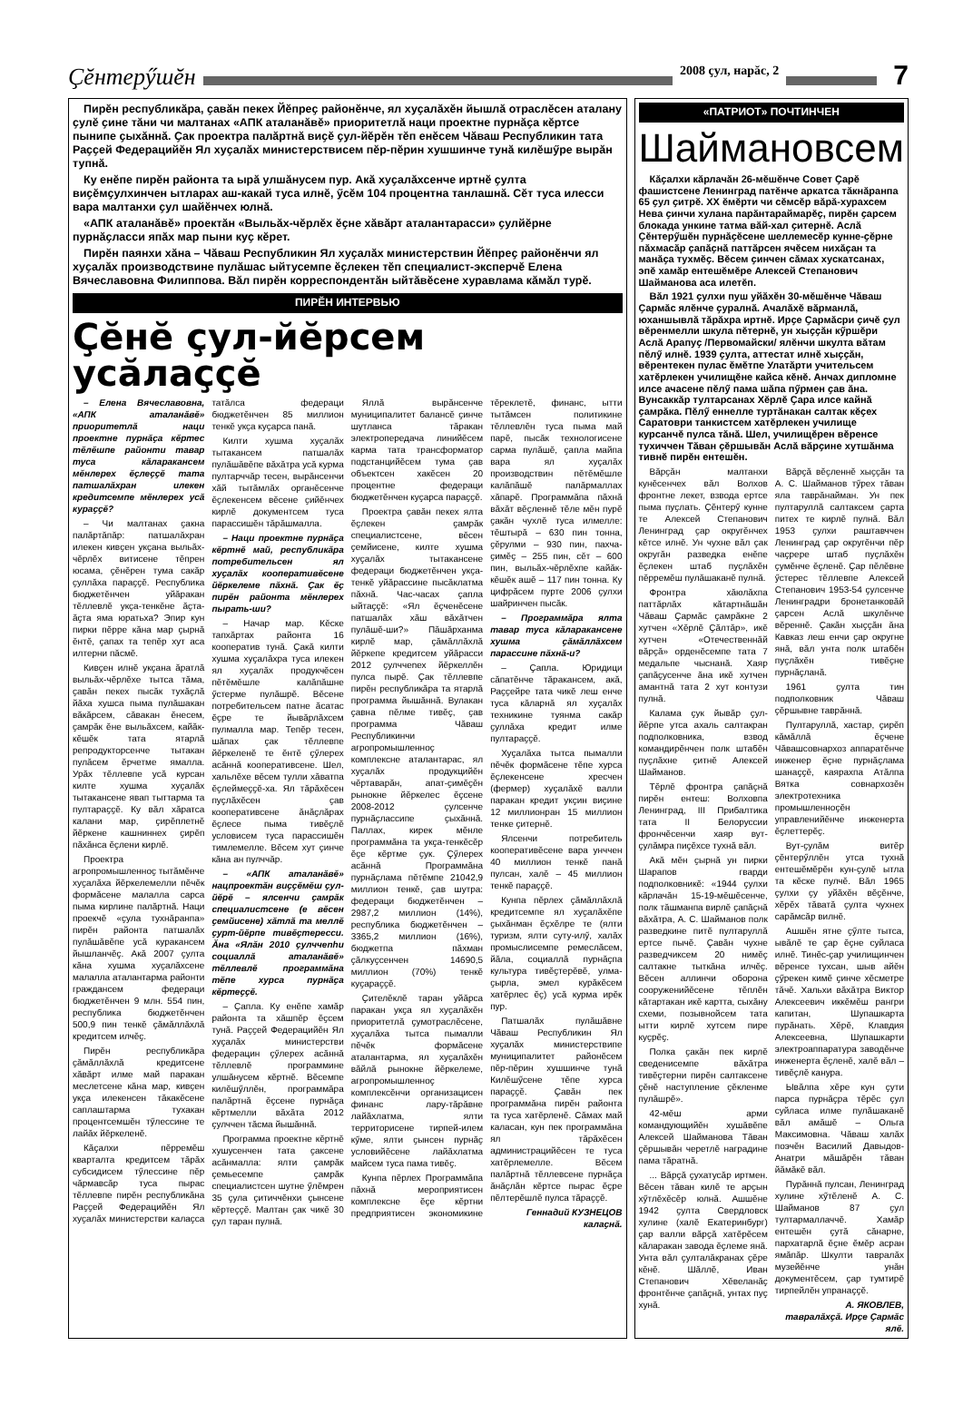Ҫĕнтерӳшĕн
2008 ҫул, нарăс, 2
7
Пирĕн республикăра, ҫавăн пекех Йĕпреҫ районĕнче, ял хуҫалăхĕн йышлă отраслĕсен аталану ҫулĕ ҫине тăни чи малтанах «АПК аталанăвĕ» приоритетлă наци проектне пурнăҫа кĕртсе пынипе ҫыхăннă. Ҫак проектра палăртнă виҫĕ ҫул-йĕрĕн тĕп енĕсем Чăваш Республикин тата Раҫҫей Федерацийĕн Ял хуҫалăх министерствисем пĕр-пĕрин хушшинче тунă килĕшӳре вырăн тупнă.
Ку енĕпе пирĕн районта та ырă улшăнусем пур. Акă хуҫалăхсенче иртнĕ ҫулта виҫĕмҫулхинчен ытларах аш-какай туса илнĕ, ӳсĕм 104 процентна танлашнă. Сĕт туса илесси вара малтанхи ҫул шайĕнчех юлнă.
«АПК аталанăвĕ» проектăн «Выльăх-чĕрлĕх ĕҫне хăвăрт аталантарасси» ҫулйĕрне пурнăҫласси япăх мар пыни куҫ кĕрет.
Пирĕн паянхи хăна – Чăваш Республикин Ял хуҫалăх министерствин Йĕпреҫ районĕнчи ял хуҫалăх производствине пулăшас ыйтусемпе ĕҫлекен тĕп специалист-эксперчĕ Елена Вячеславовна Филиппова. Вăл пирĕн корреспондентăн ыйтăвĕсене хуравлама кăмăл турĕ.
ПИРĔН ИНТЕРВЬЮ
Ҫĕнĕ ҫул-йĕрсем усăлаҫҫĕ
– Елена Вячеславовна, «АПК аталанăвĕ» приоритетлă наци проектне пурнăҫа кĕртес тĕлĕшпе районти тавар туса кăларакансем мĕнлерех ĕҫлеҫҫĕ тата патшалăхран илекен кредитсемпе мĕнлерех усă кураҫҫĕ?
– Чи малтанах ҫакна палăртăпăр: патшалăхран илекен кивҫен укҫана выльăх-чĕрлĕх витисене тĕпрен юсама, ҫĕнĕрен тума сакăр ҫуллăха параҫҫĕ. Республика бюджетĕнчен уйăракан тĕллевлĕ укҫа-тенкĕне ăҫта-ăҫта яма юратьха? Эпир кун пирки пĕрре кăна мар ҫырнă ĕнтĕ, ҫапах та тепĕр хут аса илтерни пăсмĕ.
Кивҫен илнĕ укҫана ăратлă выльăх-чĕрлĕхе тытса тăма, ҫавăн пекех пысăк тухăҫлă йăха хушса пыма пулăшакан вăкăрсем, сăвакан ĕнесем, ҫамрăк ĕне выльăхсем, кайăк-кĕшĕк тата ятарлă репродукторсенче тытакан пулăсем ĕрчетме ямалла. Урăх тĕллевпе усă курсан килте хушма хуҫалăх тытакансене явап тыттарма та пултараҫҫĕ. Ку вăл хăратса калани мар, ҫирĕплетнĕ йĕркене кашниннех ҫирĕп пăхăнса ĕҫлени кирлĕ.
Проектра агропромышленноҫ тытăмĕнче хуҫалăха йĕркелемелли пĕчĕк формăсене малалла сарса пыма кирлине палăртнă. Наци проекчĕ «ҫула тухнăранпа» пирĕн районта патшалăх пулăшăвĕпе усă куракансем йышланчĕҫ. Акă 2007 ҫулта кăна хушма хуҫалăхсене малалла аталантарма районти граждансем федераци бюджетĕнчен 9 млн. 554 пин, республика бюджетĕнчен 500,9 пин тенкĕ ҫăмăллăхлă кредитсем илчĕҫ.
Пирĕн республикăра ҫăмăллăхлă кредитсене хăвăрт илме май паракан меслетсене кăна мар, кивҫен укҫа илекенсен тăкакĕсене саплаштарма тухакан процентсемшĕн тӳлессине те лайăх йĕркеленĕ.
Кăҫалхи пĕрремĕш кварталта кредитсем тăрăх субсидисем тӳлессине пĕр чăрмавсăр туса пырас тĕллевпе пирĕн республикăна Раҫҫей Федерацийĕн Ял хуҫалăх министерстви калаҫса татăлса федераци бюджетĕнчен 85 миллион тенкĕ укҫа куҫарса панă.
Килти хушма хуҫалăх тытакансем патшалăх пулăшăвĕпе вăхăтра усă курма пултарччăр тесен, вырăнсенчи хăй тытăмлăх органĕсенче ĕҫлекенсем вĕсене ҫийĕнчех кирлĕ документсем туса парассишĕн тăрăшмалла.
– Наци проектне пурнăҫа кĕртнĕ май, республикăра потребительсен ял хуҫалăх кооперативĕсене йĕркелеме пăхнă. Ҫак ĕҫ пирĕн районта мĕнлерех пырать-ши?
– Начар мар. Кĕске тапхăртах районта 16 кооператив тунă. Ҫакă килти хушма хуҫалăхра туса илекен ял хуҫалăх продукчĕсен пĕтĕмĕшле калăпăшне ӳстерме пулăшрĕ. Вĕсене потребительсем патне ăсатас ĕҫре те йывăрлăхсем пулмалла мар. Тепĕр тесен, шăпах ҫак тĕллевпе йĕркеленĕ те ĕнтĕ ҫӳлерех асăннă кооперативсене. Шел, хальлĕхе вĕсем тулли хăватпа ĕҫлеймеҫҫĕ-ха. Ял тăрăхĕсен пуҫлăхĕсен ҫав кооперативсене ăнăҫлăрах ĕҫлесе пыма тивĕҫлĕ условисем туса парассишĕн тимлемелле. Вĕсем хут ҫинче кăна ан пулччăр.
– «АПК аталанăвĕ» нацпроектăн виҫҫĕмĕш ҫул-йĕрĕ – ялсенчи ҫамрăк специалистсене (е вĕсен ҫемйисене) хăтлă та меллĕ ҫурт-йĕрпе тивĕҫтересси. Ăна «Ялăн 2010 ҫулччenhи социаллă аталанăвĕ» тĕллевлĕ программăна тĕпе хурса пурнăҫа кĕртеҫҫĕ.
– Ҫапла. Ку енĕпе хамăр районта та хăшпĕр ĕҫсем тунă. Раҫҫей Федерацийĕн Ял хуҫалăх министерстви федерацин ҫӳлерех асăннă тĕллевлĕ программине улшăнусем кĕртнĕ. Вĕсемпе килĕшӳллĕн, программăра палăртнă ĕҫсене пурнăҫа кĕртмелли вăхăта 2012 ҫулччен тăсма йышăннă.
Программа проектне кĕртнĕ хушусенчен тата ҫаксене асăнмалла: ялти ҫамрăк ҫемьесемпе ҫамрăк специалистсен шутне ӳлĕмрен 35 ҫула ҫитиччĕнхи ҫынсене кĕртеҫҫĕ. Малтан ҫак чикĕ 30 ҫул таран пулнă.
Яллă вырăнсенче муниципалитет балансĕ ҫинче шутланса тăракан электропередача линийĕсем карма тата трансформатор подстанцийĕсем тума ҫав объектсен хакĕсен 20 процентне федераци бюджетĕнчен куҫарса параҫҫĕ.
Проектра ҫавăн пекех ялта ĕҫлекен ҫамрăк специалистсене, вĕсен ҫемйисене, килте хушма хуҫалăх тытакансене федераци бюджетĕнчен укҫа-тенкĕ уйăрассине пысăклатма пăхнă. Час-часах ҫапла ыйтаҫҫĕ: «Ял ĕҫченĕсене патшалăх хăш вăхăтчен пулăшĕ-ши?» Пăшăрханма кирлĕ мар, ҫăмăллăхлă йĕркепе кредитсем уйăрасси 2012 ҫулччenех йĕркеллĕн пулса пырĕ. Ҫак тĕллевпе пирĕн республикăра та ятарлă программа йышăннă. Вулакан ҫавна пĕлме тивĕҫ, ҫав программа Чăваш Республикинчи агропромышленноҫ комплексне аталантарас, ял хуҫалăх продукцийĕн чĕртаварăн, апат-ҫимĕҫĕн рынокне йĕркелес ĕҫсене 2008-2012 ҫулсенче пурнăҫлассипе ҫыхăннă. Паллах, кирек мĕнле программăна та укҫа-тенкĕсĕр ĕҫе кĕртме ҫук. Ҫӳлерех асăннă Программăна пурнăҫлама пĕтĕмпе 21042,9 миллион тенкĕ, ҫав шутра: федераци бюджетĕнчен – 2987,2 миллион (14%), республика бюджетĕнчен – 3365,2 миллион (16%), бюджетпа пăхман ҫăлкуҫсенчен 14690,5 миллион (70%) тенкĕ куҫараҫҫĕ.
Ҫителĕклĕ таран уйăрса паракан укҫа ял хуҫалăхĕн приоритетлă ҫумотраслĕсене, хуҫалăха тытса пымалли пĕчĕк формăсене аталантарма, ял хуҫалăхĕн вăйлă рынокне йĕркелеме, агропромышленноҫ комплексĕнчи организацисен финанс лару-тăрăвне лайăхлатма, ялти территорисене тирпей-илем кӳме, ялти ҫынсен пурнăҫ условийĕсене лайăхлатма майсем туса пама тивĕҫ.
Кунпа пĕрлех Программăпа пăхнă мероприятисен комплексне ĕҫе кĕртни предприятисен экономикине тĕреклетĕ, финанс, ытти тытăмсен политикине тĕллевлĕн туса пыма май парĕ, пысăк технологисене сарма пулăшĕ, ҫапла майпа вара ял хуҫалăх производствин пĕтĕмĕшле калăпăшĕ палăрмаллах хăпарĕ. Программăпа пăхнă вăхăт вĕҫленнĕ тĕле мĕн пурĕ ҫакăн чухлĕ туса илмелле: тĕштырă – 630 пин тонна, ҫĕрулми – 930 пин, пахча-ҫимĕҫ – 255 пин, сĕт – 600 пин, выльăх-чĕрлĕхпе кайăк-кĕшĕк ашĕ – 117 пин тонна. Ку цифрăсем пурте 2006 ҫулхи шайринчен пысăк.
– Программăра ялта тавар туса кăларакансене хушма ҫăмăллăхсем парассине пăхнă-и?
– Ҫапла. Юридици сăпатĕнче тăракансем, акă, Раҫҫейре тата чикĕ леш енче туса кăларнă ял хуҫалăх техникине туянма сакăр ҫуллăха кредит илме пултараҫҫĕ.
Хуҫалăха тытса пымалли пĕчĕк формăсене тĕпе хурса ĕҫлекенсене хресчен (фермер) хуҫалăхĕ валли паракан кредит укҫин виҫине 12 миллионран 15 миллион тенке ҫитернĕ.
Ялсенчи потребитель кооперативĕсене вара унччен 40 миллион тенкĕ панă пулсан, халĕ – 45 миллион тенкĕ параҫҫĕ.
Кунпа пĕрлех ҫăмăллăхлă кредитсемпе ял хуҫалăхĕпе ҫыхăнман ĕҫхĕлре те (ялти туризм, ялти суту-илӳ, халăх промыслисемпе ремеслăсем, йăла, социаллă пурнăҫпа культура тивĕҫтерĕвĕ, улма-ҫырла, эмел курăкĕсем хатĕрлес ĕҫ) усă курма ирĕк пур.
Патшалăх пулăшăвне Чăваш Республикин Ял хуҫалăх министерствипе муниципалитет районĕсем пĕр-пĕрин хушшинче тунă Килĕшӳсене тĕпе хурса параҫҫĕ. Ҫавăн пек программăна пирĕн районта та туса хатĕрленĕ. Сăмах май каласан, кун пек программăна ял тăрăхĕсен администрацийĕсен те туса хатĕрлемелле. Вĕсем палăртнă тĕллевсене пурнăҫа ăнăҫлăн кĕртсе пырас ĕҫре пĕлтерĕшлĕ пулса тăраҫҫĕ.
Геннадий КУЗНЕЦОВ калаҫнă.
«ПАТРИОТ» ПОЧТИНЧЕН
Шаймановсем
Кăҫалхи кăрлачăн 26-мĕшĕнче Совет Ҫарĕ фашистсене Ленинград патĕнче аркатса тăкнăранпа 65 ҫул ҫитрĕ. XX ĕмĕрти чи сĕмсĕр вăрă-хурахсем Нева ҫинчи хулана парăнтараймарĕҫ, пирĕн ҫарсем блокада ункине татма вăй-хал ҫитернĕ. Аслă Ҫĕнтерӳшĕн пурнăҫĕсене шеллемесĕр кунне-ҫĕрне пăхмасăр ҫапăҫнă паттăрсен ячĕсем нихăҫан та манăҫа тухмĕҫ. Вĕсем ҫинчен сăмах хускатсанах, эпĕ хамăр ентешĕмĕре Алексей Степанович Шайманова аса илетĕп.
Вăл 1921 ҫулхи пуш уйăхĕн 30-мĕшĕнче Чăваш Ҫармăс ялĕнче ҫуралнă. Ачалăхĕ вăрманлă, юханшывлă тăрăхра иртнĕ. Ирҫе Ҫармăсри ҫичĕ ҫул вĕренмелли шкула пĕтернĕ, ун хыҫҫăн кӳршĕри Аслă Арапуҫ /Первомайски/ ялĕнчи шкулта вăтам пĕлӳ илнĕ. 1939 ҫулта, аттестат илнĕ хыҫҫăн, вĕрентекен пулас ĕмĕтпе Улатăрти учительсем хатĕрлекен училищĕне кайса кĕнĕ. Анчах дипломне илсе ачасене пĕлӳ пама шăпа пӳрмен ҫав ăна. Вунсаккăр тултарсанах Хĕрлĕ Ҫара илсе кайнă ҫамрăка. Пĕлӳ еннелле туртăнакан салтак кĕҫех Саратоври танкистсем хатĕрлекен училище курсанчĕ пулса тăнă. Шел, училищĕрен вĕренсе тухиччен Тăван ҫĕршывăн Аслă вăрҫине хутшăнма тивнĕ пирĕн ентешĕн.
Вăрҫăн малтанхи кунĕсенчех вăл Волхов фронтне лекет, взвода ертсе пыма пуҫлать. Ҫĕнтерӳ кунне те Алексей Степанович Ленинград ҫар округĕнчех кĕтсе илнĕ. Ун чухне вăл ҫак округăн разведка енĕпе ĕҫлекен штаб пуҫлăхĕн пĕрремĕш пулăшаканĕ пулнă.
Фронтра хăюлăхпа паттăрлăх кăтартнăшăн Чăваш Ҫармăс ҫамрăкне 2 хутчен «Хĕрлĕ Ҫăлтăр», икĕ хутчен «Отечественнăй вăрҫă» орденĕсемпе тата 7 медальпе чыснанă. Хаяр ҫапăҫусенче ăна икĕ хутчен амантнă тата 2 хут контузи пулнă.
Калама ҫук йывăр ҫул-йĕрпе утса ахаль салтакран подполковника, взвод командирĕнчен полк штабĕн пуҫлăхне ҫитнĕ Алексей Шайманов.
Тĕрлĕ фронтра ҫапăҫнă пирĕн ентеш: Волховпа Ленинград, III Прибалтика тата II Белоруссии фрончĕсенчи хаяр вут-ҫулăмра пиҫĕхсе тухнă вăл.
Акă мĕн ҫырнă ун пирки Шарапов гварди подполковникĕ: «1944 ҫулхи кăрлачăн 15-19-мĕшĕсенче, полк тăшманпа вирлĕ ҫапăҫнă вăхăтра, А. С. Шайманов полк разведкине питĕ пултаруллă ертсе пычĕ. Ҫавăн чухне разведчиксем 20 нимĕҫ салтакне тыткăна илчĕҫ. Вĕсен аллинчи оборона сооруженийĕсене тĕплĕн кăтартакан икĕ картта, сыхăну схеми, позывнойсем тата ытти кирлĕ хутсем пире куҫрĕҫ.
Полка ҫакăн пек кирлĕ сведенисемпе вăхăтра тивĕҫтерни пирĕн салтаксене ҫĕнĕ наступление ҫĕкленме пулăшрĕ».
42-мĕш арми командующийĕн хушăвĕпе Алексей Шайманова Тăван ҫĕршывăн черетлĕ наградине пама тăратнă.
... Вăрҫă ҫухатусăр иртмен. Вĕсен тăван килĕ те арҫын хӳтлĕхĕсĕр юлнă. Ашшĕне 1942 ҫулта Свердловск хулине (халĕ Екатеринбург) ҫар валли вăрҫă хатĕрĕсем кăларакан завода ĕҫлеме янă. Унта вăл ҫулталăкранах ҫĕре кĕнĕ. Шăллĕ, Иван Степанович Хĕвеланăҫ фронтĕнче ҫапăҫнă, унтах пуҫ хунă.
Вăрҫă вĕҫленнĕ хыҫҫăн та А. С. Шайманов тӳрех тăван яла таврăнайман. Ун пек пултаруллă салтаксем ҫарта питех те кирлĕ пулнă. Вăл 1953 ҫулхи раштавччен Ленинград ҫар округĕнчи пĕр чаҫрере штаб пуҫлăхĕн ҫумĕнче ĕҫленĕ. Ҫар пĕлĕвне ӳстерес тĕллевпе Алексей Степанович 1953-54 ҫулсенче Ленинградри бронетанковăй ҫарсен Аслă шкулĕнче вĕреннĕ. Ҫакăн хыҫҫăн ăна Кавказ леш енчи ҫар округне янă, вăл унта полк штабĕн пуҫлăхĕн тивĕҫне пурнăҫланă.
1961 ҫулта тин подполковник Чăваш ҫĕршывне таврăннă.
Пултаруллă, хастар, ҫирĕп кăмăллă ĕҫчене Чăвашсовнархоз аппаратĕнче инженер ĕҫне пурнăҫлама шанаҫҫĕ, каярахпа Атăлпа Вятка совнархозĕн электротехника промышленноҫĕн управленийĕнче инженерта ĕҫлеттерĕҫ.
Вут-ҫулăм витĕр ҫĕнтерӳллĕн утса тухнă ентешĕмĕрĕн кун-ҫулĕ ытла та кĕске пулчĕ. Вăл 1965 ҫулхи ҫу уйăхĕн вĕҫĕнче, хĕрĕх тăватă ҫулта чухнех сарăмсăр вилнĕ.
Ашшĕн ятне ҫӳлте тытса, ывăлĕ те ҫар ĕҫне суйласа илнĕ. Тинĕс-ҫар училищинчен вĕренсе тухсан, шыв айĕн ҫӳрекен кимĕ ҫинче хĕсметре тăчĕ. Хальхи вăхăтра Виктор Алексеевич иккĕмĕш рангри капитан, Шупашкарта пурăнать. Хĕрĕ, Клавдия Алексеевна, Шупашкарти электроаппаратура заводĕнче инженерта ĕҫленĕ, халĕ вăл – тивĕҫлĕ канура.
Ывăлпа хĕре кун ҫути парса пурнăҫра тĕрĕс ҫул суйласа илме пулăшаканĕ вăл амăшĕ – Ольга Максимовна. Чăваш халăх поэчĕн Василий Давыдов-Анатри мăшăрĕн тăван йăмăкĕ вăл.
Пурăннă пулсан, Ленинград хулине хӳтĕленĕ А. С. Шайманов 87 ҫул тултармаллаччĕ. Хамăр ентешĕн ҫутă сăнарне, пархатарлă ĕҫне ĕмĕр асран ямăпăр. Шкулти тавралăх музейĕнче унăн документĕсем, ҫар тумтирĕ тирпейлĕн упранаҫҫĕ.
А. ЯКОВЛЕВ, тавралăхҫă. Ирҫе Ҫармăс ялĕ.